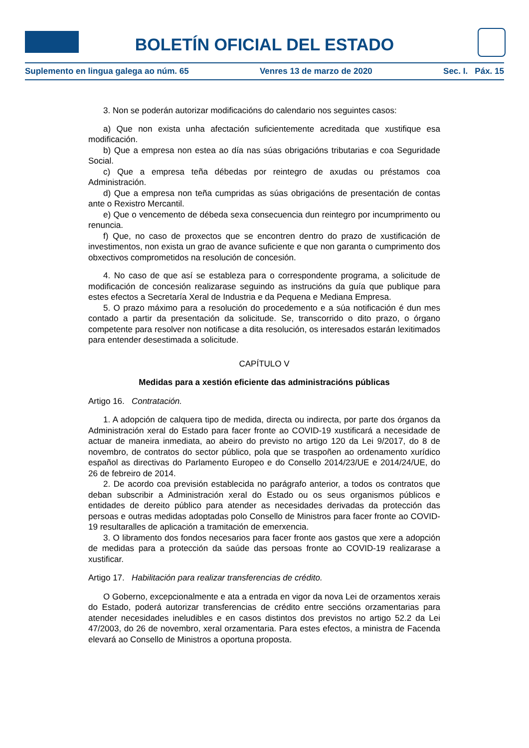BOLETÍN OFICIAL DEL ESTADO
Suplemento en lingua galega ao núm. 65 Venres 13 de marzo de 2020 Sec. I. Páx. 15
3. Non se poderán autorizar modificacións do calendario nos seguintes casos:
a) Que non exista unha afectación suficientemente acreditada que xustifique esa modificación.
b) Que a empresa non estea ao día nas súas obrigacións tributarias e coa Seguridade Social.
c) Que a empresa teña débedas por reintegro de axudas ou préstamos coa Administración.
d) Que a empresa non teña cumpridas as súas obrigacións de presentación de contas ante o Rexistro Mercantil.
e) Que o vencemento de débeda sexa consecuencia dun reintegro por incumprimento ou renuncia.
f) Que, no caso de proxectos que se encontren dentro do prazo de xustificación de investimentos, non exista un grao de avance suficiente e que non garanta o cumprimento dos obxectivos comprometidos na resolución de concesión.
4. No caso de que así se estableza para o correspondente programa, a solicitude de modificación de concesión realizarase seguindo as instrucións da guía que publique para estes efectos a Secretaría Xeral de Industria e da Pequena e Mediana Empresa.
5. O prazo máximo para a resolución do procedemento e a súa notificación é dun mes contado a partir da presentación da solicitude. Se, transcorrido o dito prazo, o órgano competente para resolver non notificase a dita resolución, os interesados estarán lexitimados para entender desestimada a solicitude.
CAPÍTULO V
Medidas para a xestión eficiente das administracións públicas
Artigo 16. Contratación.
1. A adopción de calquera tipo de medida, directa ou indirecta, por parte dos órganos da Administración xeral do Estado para facer fronte ao COVID-19 xustificará a necesidade de actuar de maneira inmediata, ao abeiro do previsto no artigo 120 da Lei 9/2017, do 8 de novembro, de contratos do sector público, pola que se traspoñen ao ordenamento xurídico español as directivas do Parlamento Europeo e do Consello 2014/23/UE e 2014/24/UE, do 26 de febreiro de 2014.
2. De acordo coa previsión establecida no parágrafo anterior, a todos os contratos que deban subscribir a Administración xeral do Estado ou os seus organismos públicos e entidades de dereito público para atender as necesidades derivadas da protección das persoas e outras medidas adoptadas polo Consello de Ministros para facer fronte ao COVID-19 resultaralles de aplicación a tramitación de emerxencia.
3. O libramento dos fondos necesarios para facer fronte aos gastos que xere a adopción de medidas para a protección da saúde das persoas fronte ao COVID-19 realizarase a xustificar.
Artigo 17. Habilitación para realizar transferencias de crédito.
O Goberno, excepcionalmente e ata a entrada en vigor da nova Lei de orzamentos xerais do Estado, poderá autorizar transferencias de crédito entre seccións orzamentarias para atender necesidades ineludibles e en casos distintos dos previstos no artigo 52.2 da Lei 47/2003, do 26 de novembro, xeral orzamentaria. Para estes efectos, a ministra de Facenda elevará ao Consello de Ministros a oportuna proposta.